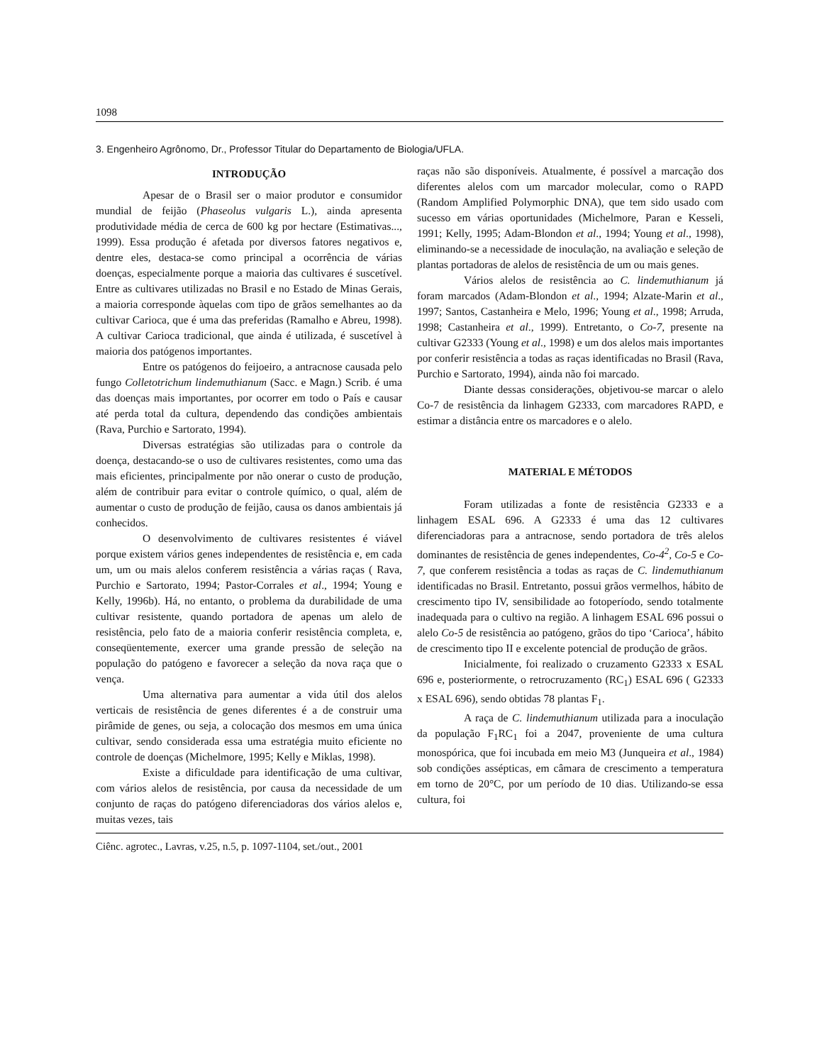1098
3. Engenheiro Agrônomo, Dr., Professor Titular do Departamento de Biologia/UFLA.
INTRODUÇÃO
Apesar de o Brasil ser o maior produtor e consumidor mundial de feijão (Phaseolus vulgaris L.), ainda apresenta produtividade média de cerca de 600 kg por hectare (Estimativas..., 1999). Essa produção é afetada por diversos fatores negativos e, dentre eles, destaca-se como principal a ocorrência de várias doenças, especialmente porque a maioria das cultivares é suscetível. Entre as cultivares utilizadas no Brasil e no Estado de Minas Gerais, a maioria corresponde àquelas com tipo de grãos semelhantes ao da cultivar Carioca, que é uma das preferidas (Ramalho e Abreu, 1998). A cultivar Carioca tradicional, que ainda é utilizada, é suscetível à maioria dos patógenos importantes.
Entre os patógenos do feijoeiro, a antracnose causada pelo fungo Colletotrichum lindemuthianum (Sacc. e Magn.) Scrib. é uma das doenças mais importantes, por ocorrer em todo o País e causar até perda total da cultura, dependendo das condições ambientais (Rava, Purchio e Sartorato, 1994).
Diversas estratégias são utilizadas para o controle da doença, destacando-se o uso de cultivares resistentes, como uma das mais eficientes, principalmente por não onerar o custo de produção, além de contribuir para evitar o controle químico, o qual, além de aumentar o custo de produção de feijão, causa os danos ambientais já conhecidos.
O desenvolvimento de cultivares resistentes é viável porque existem vários genes independentes de resistência e, em cada um, um ou mais alelos conferem resistência a várias raças ( Rava, Purchio e Sartorato, 1994; Pastor-Corrales et al., 1994; Young e Kelly, 1996b). Há, no entanto, o problema da durabilidade de uma cultivar resistente, quando portadora de apenas um alelo de resistência, pelo fato de a maioria conferir resistência completa, e, conseqüentemente, exercer uma grande pressão de seleção na população do patógeno e favorecer a seleção da nova raça que o vença.
Uma alternativa para aumentar a vida útil dos alelos verticais de resistência de genes diferentes é a de construir uma pirâmide de genes, ou seja, a colocação dos mesmos em uma única cultivar, sendo considerada essa uma estratégia muito eficiente no controle de doenças (Michelmore, 1995; Kelly e Miklas, 1998).
Existe a dificuldade para identificação de uma cultivar, com vários alelos de resistência, por causa da necessidade de um conjunto de raças do patógeno diferenciadoras dos vários alelos e, muitas vezes, tais
raças não são disponíveis. Atualmente, é possível a marcação dos diferentes alelos com um marcador molecular, como o RAPD (Random Amplified Polymorphic DNA), que tem sido usado com sucesso em várias oportunidades (Michelmore, Paran e Kesseli, 1991; Kelly, 1995; Adam-Blondon et al., 1994; Young et al., 1998), eliminando-se a necessidade de inoculação, na avaliação e seleção de plantas portadoras de alelos de resistência de um ou mais genes.
Vários alelos de resistência ao C. lindemuthianum já foram marcados (Adam-Blondon et al., 1994; Alzate-Marin et al., 1997; Santos, Castanheira e Melo, 1996; Young et al., 1998; Arruda, 1998; Castanheira et al., 1999). Entretanto, o Co-7, presente na cultivar G2333 (Young et al., 1998) e um dos alelos mais importantes por conferir resistência a todas as raças identificadas no Brasil (Rava, Purchio e Sartorato, 1994), ainda não foi marcado.
Diante dessas considerações, objetivou-se marcar o alelo Co-7 de resistência da linhagem G2333, com marcadores RAPD, e estimar a distância entre os marcadores e o alelo.
MATERIAL E MÉTODOS
Foram utilizadas a fonte de resistência G2333 e a linhagem ESAL 696. A G2333 é uma das 12 cultivares diferenciadoras para a antracnose, sendo portadora de três alelos dominantes de resistência de genes independentes, Co-4<sup>2</sup>, Co-5 e Co-7, que conferem resistência a todas as raças de C. lindemuthianum identificadas no Brasil. Entretanto, possui grãos vermelhos, hábito de crescimento tipo IV, sensibilidade ao fotoperíodo, sendo totalmente inadequada para o cultivo na região. A linhagem ESAL 696 possui o alelo Co-5 de resistência ao patógeno, grãos do tipo ‘Carioca’, hábito de crescimento tipo II e excelente potencial de produção de grãos.
Inicialmente, foi realizado o cruzamento G2333 x ESAL 696 e, posteriormente, o retrocruzamento (RC<sub>1</sub>) ESAL 696 ( G2333 x ESAL 696), sendo obtidas 78 plantas F<sub>1</sub>.
A raça de C. lindemuthianum utilizada para a inoculação da população F<sub>1</sub>RC<sub>1</sub> foi a 2047, proveniente de uma cultura monospórica, que foi incubada em meio M3 (Junqueira et al., 1984) sob condições assépticas, em câmara de crescimento a temperatura em torno de 20°C, por um período de 10 dias. Utilizando-se essa cultura, foi
Ciênc. agrotec., Lavras, v.25, n.5, p. 1097-1104, set./out., 2001